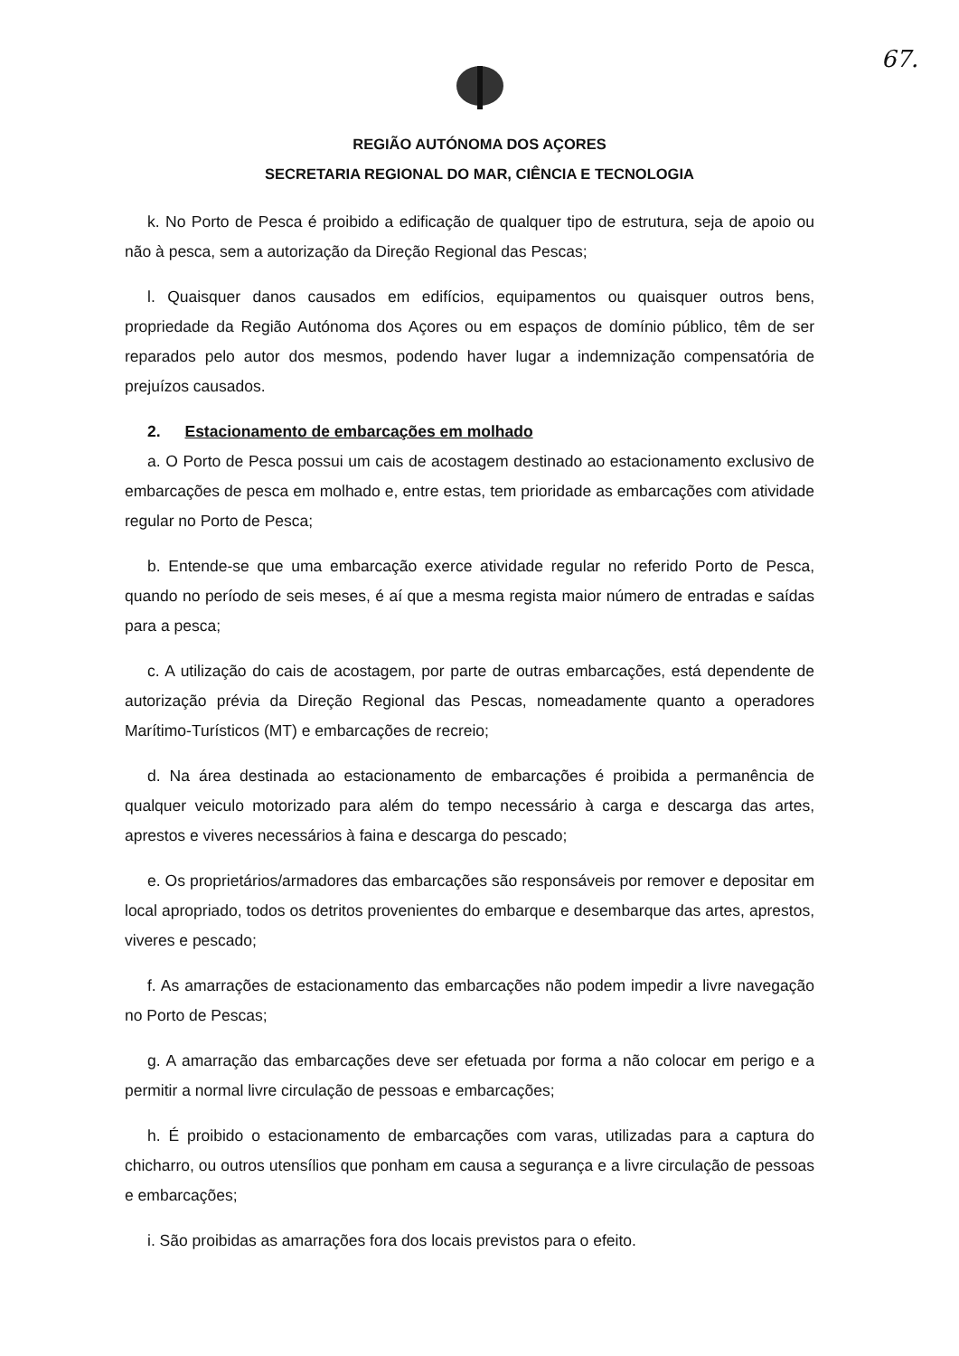67.
REGIÃO AUTÓNOMA DOS AÇORES
SECRETARIA REGIONAL DO MAR, CIÊNCIA E TECNOLOGIA
k. No Porto de Pesca é proibido a edificação de qualquer tipo de estrutura, seja de apoio ou não à pesca, sem a autorização da Direção Regional das Pescas;
l. Quaisquer danos causados em edifícios, equipamentos ou quaisquer outros bens, propriedade da Região Autónoma dos Açores ou em espaços de domínio público, têm de ser reparados pelo autor dos mesmos, podendo haver lugar a indemnização compensatória de prejuízos causados.
2. Estacionamento de embarcações em molhado
a. O Porto de Pesca possui um cais de acostagem destinado ao estacionamento exclusivo de embarcações de pesca em molhado e, entre estas, tem prioridade as embarcações com atividade regular no Porto de Pesca;
b. Entende-se que uma embarcação exerce atividade regular no referido Porto de Pesca, quando no período de seis meses, é aí que a mesma regista maior número de entradas e saídas para a pesca;
c. A utilização do cais de acostagem, por parte de outras embarcações, está dependente de autorização prévia da Direção Regional das Pescas, nomeadamente quanto a operadores Marítimo-Turísticos (MT) e embarcações de recreio;
d. Na área destinada ao estacionamento de embarcações é proibida a permanência de qualquer veiculo motorizado para além do tempo necessário à carga e descarga das artes, aprestos e viveres necessários à faina e descarga do pescado;
e. Os proprietários/armadores das embarcações são responsáveis por remover e depositar em local apropriado, todos os detritos provenientes do embarque e desembarque das artes, aprestos, viveres e pescado;
f. As amarrações de estacionamento das embarcações não podem impedir a livre navegação no Porto de Pescas;
g. A amarração das embarcações deve ser efetuada por forma a não colocar em perigo e a permitir a normal livre circulação de pessoas e embarcações;
h. É proibido o estacionamento de embarcações com varas, utilizadas para a captura do chicharro, ou outros utensílios que ponham em causa a segurança e a livre circulação de pessoas e embarcações;
i. São proibidas as amarrações fora dos locais previstos para o efeito.